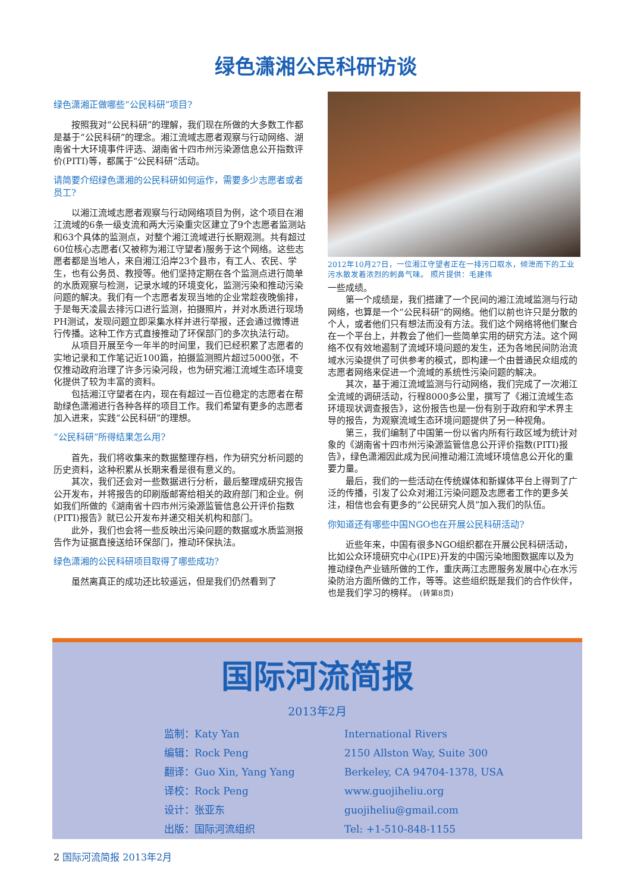绿色潇湘公民科研访谈
绿色潇湘正做哪些“公民科研”项目?
按照我对“公民科研”的理解，我们现在所做的大多数工作都是基于“公民科研”的理念。湘江流域志愿者观察与行动网络、湖南省十大环境事件评选、湖南省十四市州污染源信息公开指数评价(PITI)等，都属于“公民科研”活动。
请简要介绍绿色潇湘的公民科研如何运作，需要多少志愿者或者员工?
以湘江流域志愿者观察与行动网络项目为例，这个项目在湘江流域的6条一级支流和两大污染重灾区建立了9个志愿者监测站和63个具体的监测点，对整个湘江流域进行长期观测。共有超过60位核心志愿者(又被称为湘江守望者)服务于这个网络。这些志愿者都是当地人，来自湘江沿岸23个县市，有工人、农民、学生，也有公务员、教授等。他们坚持定期在各个监测点进行简单的水质观察与检测，记录水域的环境变化，监测污染和推动污染问题的解决。我们有一个志愿者发现当地的企业常趁夜晚偷排，于是每天凌晨去排污口进行监测，拍摄照片，并对水质进行现场PH测试，发现问题立即采集水样并进行举报，还会通过微博进行传播。这种工作方式直接推动了环保部门的多次执法行动。
从项目开展至今一年半的时间里，我们已经积累了志愿者的实地记录和工作笔记近100篇，拍摄监测照片超过5000张，不仅推动政府治理了许多污染河段，也为研究湘江流域生态环境变化提供了较为丰富的资料。
包括湘江守望者在内，现在有超过一百位稳定的志愿者在帮助绿色潇湘进行各种各样的项目工作。我们希望有更多的志愿者加入进来，实践“公民科研”的理想。
“公民科研”所得结果怎么用?
首先，我们将收集来的数据整理存档，作为研究分析问题的历史资料，这种积累从长期来看是很有意义的。
其次，我们还会对一些数据进行分析，最后整理成研究报告公开发布，并将报告的印刷版邮寄给相关的政府部门和企业。例如我们所做的《湖南省十四市州污染源监管信息公开评价指数(PITI)报告》就已公开发布并递交相关机构和部门。
此外，我们也会将一些反映出污染问题的数据或水质监测报告作为证据直接送给环保部门，推动环保执法。
绿色潇湘的公民科研项目取得了哪些成功?
虽然离真正的成功还比较遥远，但是我们仍然看到了
2012年10月27日，一位湘江守望者正在一排污口取水，倾泄而下的工业污水散发着浓烈的刺鼻气味。 照片提供：毛建伟
一些成绩。
第一个成绩是，我们搭建了一个民间的湘江流域监测与行动网络，也算是一个“公民科研”的网络。他们以前也许只是分散的个人，或者他们只有想法而没有方法。我们这个网络将他们聚合在一个平台上，并教会了他们一些简单实用的研究方法。这个网络不仅有效地遏制了流域环境问题的发生，还为各地民间防治流域水污染提供了可供参考的模式，即构建一个由普通民众组成的志愿者网络来促进一个流域的系统性污染问题的解决。
其次，基于湘江流域监测与行动网络，我们完成了一次湘江全流域的调研活动，行程8000多公里，撰写了《湘江流域生态环境现状调查报告》，这份报告也是一份有别于政府和学术界主导的报告，为观察流域生态环境问题提供了另一种视角。
第三，我们编制了中国第一份以省内所有行政区域为统计对象的《湖南省十四市州污染源监管信息公开评价指数(PITI)报告》，绿色潇湘因此成为民间推动湘江流域环境信息公开化的重要力量。
最后，我们的一些活动在传统媒体和新媒体平台上得到了广泛的传播，引发了公众对湘江污染问题及志愿者工作的更多关注，相信也会有更多的“公民研究人员”加入我们的队伍。
你知道还有哪些中国NGO也在开展公民科研活动?
近些年来，中国有很多NGO组织都在开展公民科研活动，比如公众环境研究中心(IPE)开发的中国污染地图数据库以及为推动绿色产业链所做的工作，重庆两江志愿服务发展中心在水污染防治方面所做的工作，等等。这些组织既是我们的合作伙伴，也是我们学习的榜样。 (转第8页)
国际河流简报
2013年2月
监制：Katy Yan
编辑：Rock Peng
翻译：Guo Xin, Yang Yang
译校：Rock Peng
设计：张亚东
出版：国际河流组织
International Rivers
2150 Allston Way, Suite 300
Berkeley, CA 94704-1378, USA
www.guojiheliu.org
guojiheliu@gmail.com
Tel: +1-510-848-1155
2 国际河流简报 2013年2月